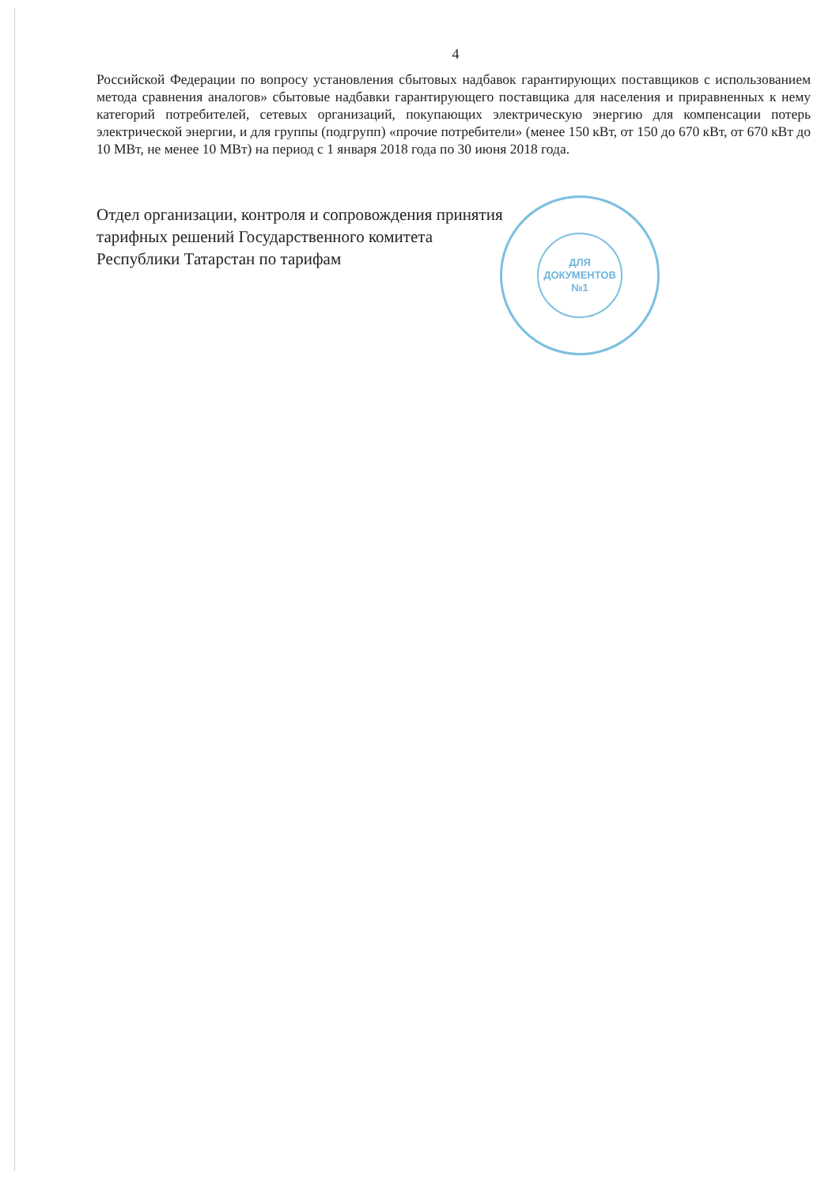4
Российской Федерации по вопросу установления сбытовых надбавок гарантирующих поставщиков с использованием метода сравнения аналогов» сбытовые надбавки гарантирующего поставщика для населения и приравненных к нему категорий потребителей, сетевых организаций, покупающих электрическую энергию для компенсации потерь электрической энергии, и для группы (подгрупп) «прочие потребители» (менее 150 кВт, от 150 до 670 кВт, от 670 кВт до 10 МВт, не менее 10 МВт) на период с 1 января 2018 года по 30 июня 2018 года.
Отдел организации, контроля и сопровождения принятия тарифных решений Государственного комитета Республики Татарстан по тарифам
ДЛЯ
ДОКУМЕНТОВ
№1